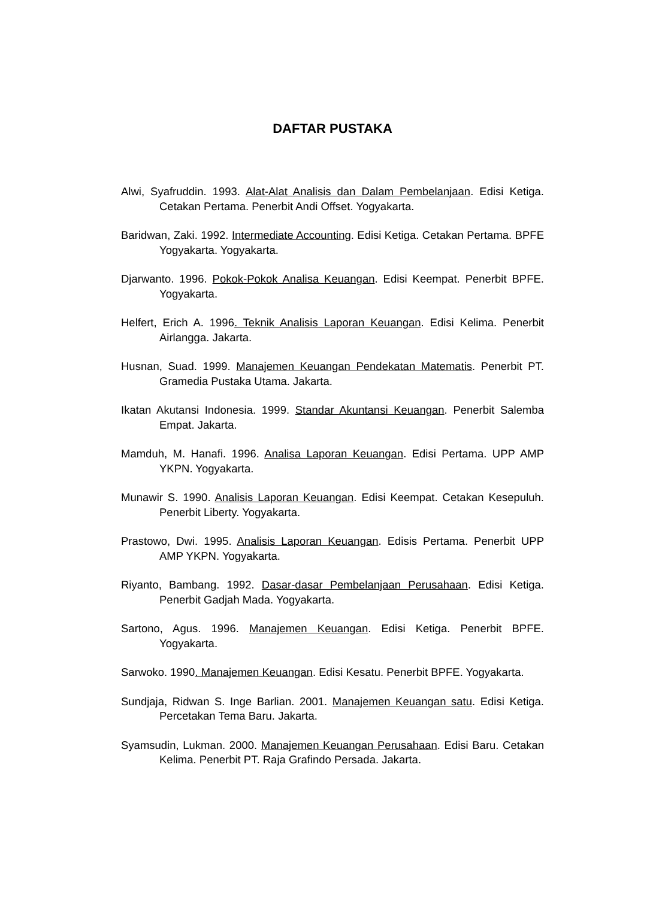DAFTAR PUSTAKA
Alwi, Syafruddin. 1993. Alat-Alat Analisis dan Dalam Pembelanjaan. Edisi Ketiga. Cetakan Pertama. Penerbit Andi Offset. Yogyakarta.
Baridwan, Zaki. 1992. Intermediate Accounting. Edisi Ketiga. Cetakan Pertama. BPFE Yogyakarta. Yogyakarta.
Djarwanto. 1996. Pokok-Pokok Analisa Keuangan. Edisi Keempat. Penerbit BPFE. Yogyakarta.
Helfert, Erich A. 1996. Teknik Analisis Laporan Keuangan. Edisi Kelima. Penerbit Airlangga. Jakarta.
Husnan, Suad. 1999. Manajemen Keuangan Pendekatan Matematis. Penerbit PT. Gramedia Pustaka Utama. Jakarta.
Ikatan Akutansi Indonesia. 1999. Standar Akuntansi Keuangan. Penerbit Salemba Empat. Jakarta.
Mamduh, M. Hanafi. 1996. Analisa Laporan Keuangan. Edisi Pertama. UPP AMP YKPN. Yogyakarta.
Munawir S. 1990. Analisis Laporan Keuangan. Edisi Keempat. Cetakan Kesepuluh. Penerbit Liberty. Yogyakarta.
Prastowo, Dwi. 1995. Analisis Laporan Keuangan. Edisis Pertama. Penerbit UPP AMP YKPN. Yogyakarta.
Riyanto, Bambang. 1992. Dasar-dasar Pembelanjaan Perusahaan. Edisi Ketiga. Penerbit Gadjah Mada. Yogyakarta.
Sartono, Agus. 1996. Manajemen Keuangan. Edisi Ketiga. Penerbit BPFE. Yogyakarta.
Sarwoko. 1990. Manajemen Keuangan. Edisi Kesatu. Penerbit BPFE. Yogyakarta.
Sundjaja, Ridwan S. Inge Barlian. 2001. Manajemen Keuangan satu. Edisi Ketiga. Percetakan Tema Baru. Jakarta.
Syamsudin, Lukman. 2000. Manajemen Keuangan Perusahaan. Edisi Baru. Cetakan Kelima. Penerbit PT. Raja Grafindo Persada. Jakarta.